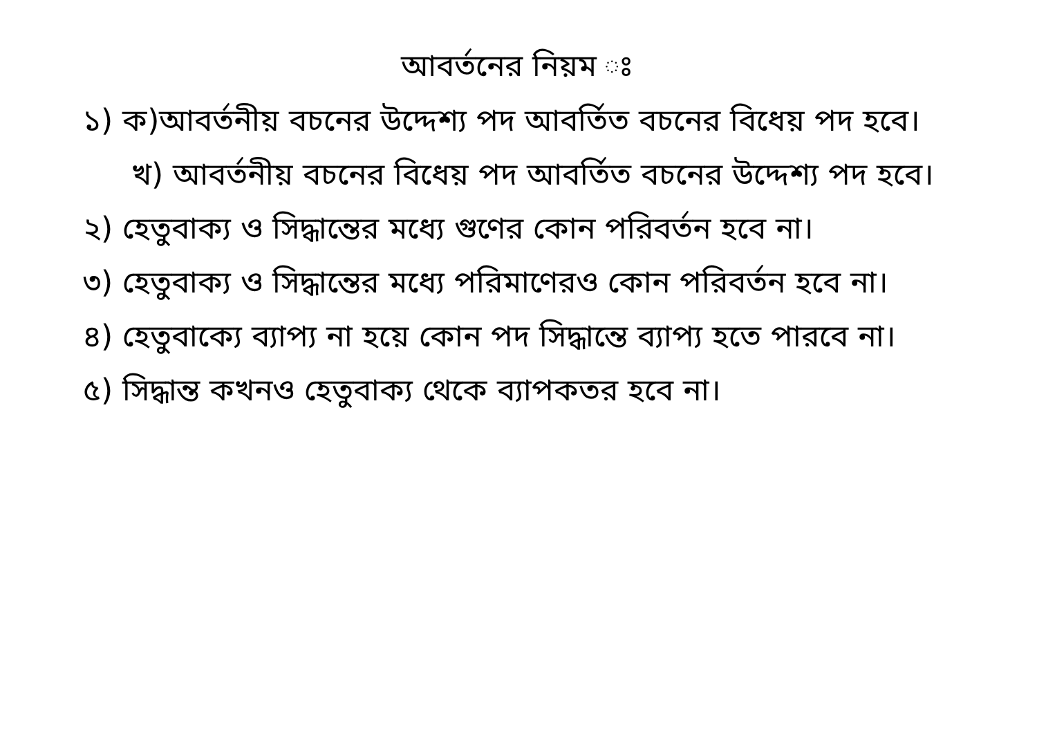আবর্তনের নিয়ম ঃ
১) ক)আবর্তনীয় বচনের উদ্দেশ্য পদ আবর্তিত বচনের বিধেয় পদ হবে।
খ) আবর্তনীয় বচনের বিধেয় পদ আবর্তিত বচনের উদ্দেশ্য পদ হবে।
২) হেতুবাক্য ও সিদ্ধান্তের মধ্যে গুণের কোন পরিবর্তন হবে না।
৩) হেতুবাক্য ও সিদ্ধান্তের মধ্যে পরিমাণেরও কোন পরিবর্তন হবে না।
৪) হেতুবাক্যে ব্যাপ্য না হয়ে কোন পদ সিদ্ধান্তে ব্যাপ্য হতে পারবে না।
৫) সিদ্ধান্ত কখনও হেতুবাক্য থেকে ব্যাপকতর হবে না।